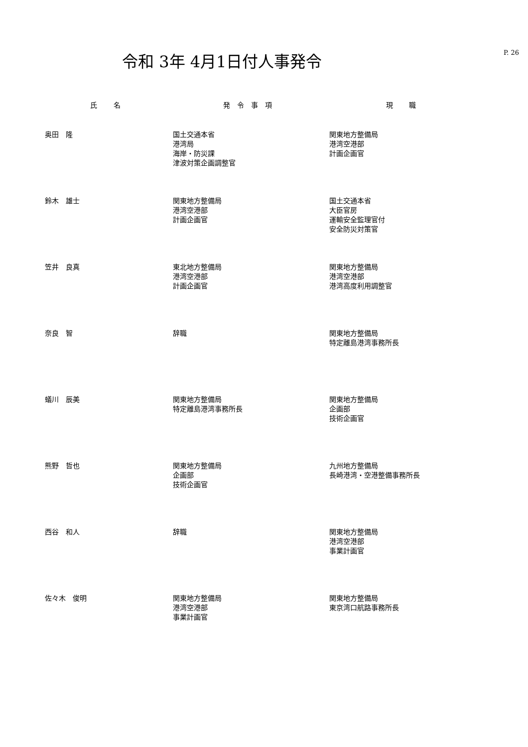P. 26
令和 3年 4月1日付人事発令
| 氏 名 | 発令事項 | 現 職 |
| --- | --- | --- |
| 奥田 隆 | 国土交通本省 港湾局 海岸・防災課 津波対策企画調整官 | 関東地方整備局 港湾空港部 計画企画官 |
| 鈴木 雄士 | 関東地方整備局 港湾空港部 計画企画官 | 国土交通本省 大臣官房 運輸安全監理官付 安全防災対策官 |
| 笠井 良真 | 東北地方整備局 港湾空港部 計画企画官 | 関東地方整備局 港湾空港部 港湾高度利用調整官 |
| 奈良 智 | 辞職 | 関東地方整備局 特定離島港湾事務所長 |
| 蟻川 辰美 | 関東地方整備局 特定離島港湾事務所長 | 関東地方整備局 企画部 技術企画官 |
| 熊野 哲也 | 関東地方整備局 企画部 技術企画官 | 九州地方整備局 長崎港湾・空港整備事務所長 |
| 西谷 和人 | 辞職 | 関東地方整備局 港湾空港部 事業計画官 |
| 佐々木 俊明 | 関東地方整備局 港湾空港部 事業計画官 | 関東地方整備局 東京湾口航路事務所長 |